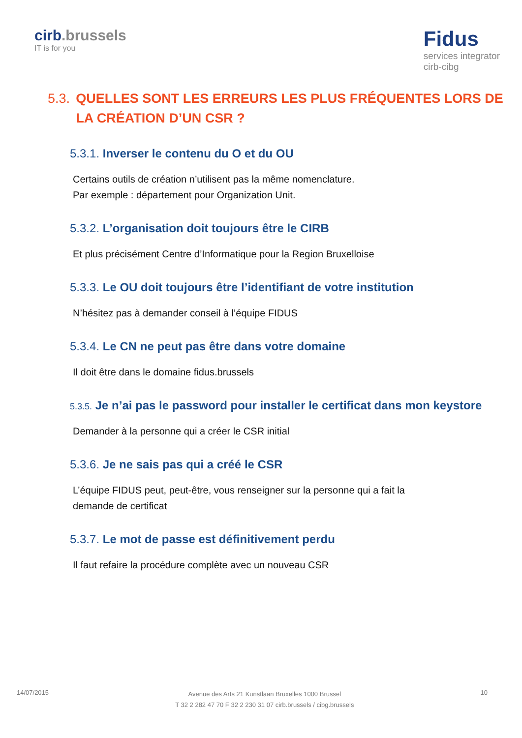cirb.brussels
IT is for you
Fidus
services integrator
cirb-cibg
5.3. QUELLES SONT LES ERREURS LES PLUS FRÉQUENTES LORS DE LA CRÉATION D’UN CSR ?
5.3.1. Inverser le contenu du O et du OU
Certains outils de création n’utilisent pas la même nomenclature.
Par exemple : département pour Organization Unit.
5.3.2. L’organisation doit toujours être le CIRB
Et plus précisément Centre d’Informatique pour la Region Bruxelloise
5.3.3. Le OU doit toujours être l’identifiant de votre institution
N’hésitez pas à demander conseil à l’équipe FIDUS
5.3.4. Le CN ne peut pas être dans votre domaine
Il doit être dans le domaine fidus.brussels
5.3.5. Je n’ai pas le password pour installer le certificat dans mon keystore
Demander à la personne qui a créer le CSR initial
5.3.6. Je ne sais pas qui a créé le CSR
L’équipe FIDUS peut, peut-être, vous renseigner sur la personne qui a fait la demande de certificat
5.3.7. Le mot de passe est définitivement perdu
Il faut refaire la procédure complète avec un nouveau CSR
14/07/2015
Avenue des Arts 21 Kunstlaan Bruxelles 1000 Brussel
T 32 2 282 47 70 F 32 2 230 31 07 cirb.brussels / cibg.brussels
10